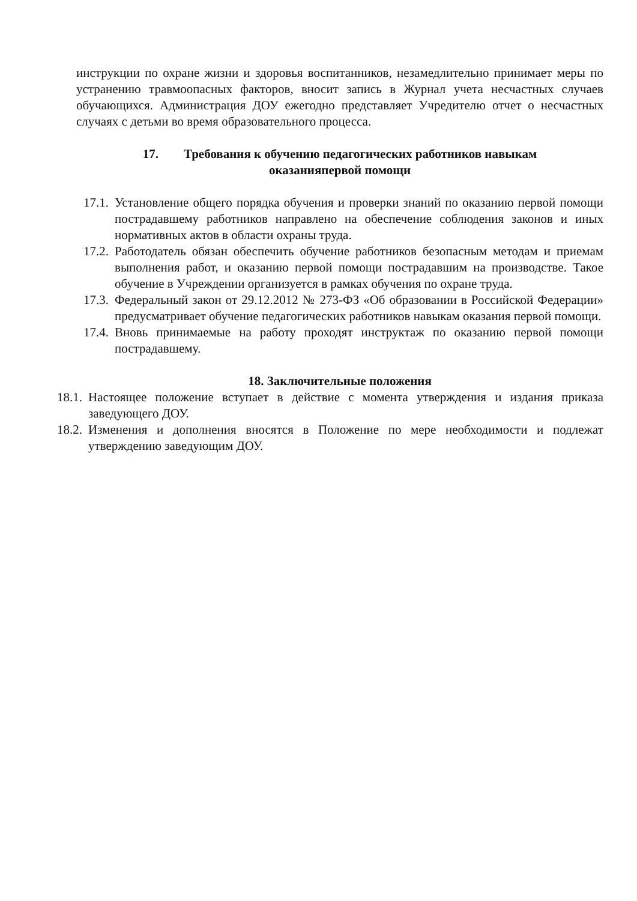инструкции по охране жизни и здоровья воспитанников, незамедлительно принимает меры по устранению травмоопасных факторов, вносит запись в Журнал учета несчастных случаев обучающихся. Администрация ДОУ ежегодно представляет Учредителю отчет о несчастных случаях с детьми во время образовательного процесса.
17. Требования к обучению педагогических работников навыкам
оказанияпервой помощи
17.1. Установление общего порядка обучения и проверки знаний по оказанию первой помощи пострадавшему работников направлено на обеспечение соблюдения законов и иных нормативных актов в области охраны труда.
17.2. Работодатель обязан обеспечить обучение работников безопасным методам и приемам выполнения работ, и оказанию первой помощи пострадавшим на производстве. Такое обучение в Учреждении организуется в рамках обучения по охране труда.
17.3. Федеральный закон от 29.12.2012 № 273-ФЗ «Об образовании в Российской Федерации» предусматривает обучение педагогических работников навыкам оказания первой помощи.
17.4. Вновь принимаемые на работу проходят инструктаж по оказанию первой помощи пострадавшему.
18. Заключительные положения
18.1. Настоящее положение вступает в действие с момента утверждения и издания приказа заведующего ДОУ.
18.2. Изменения и дополнения вносятся в Положение по мере необходимости и подлежат утверждению заведующим ДОУ.